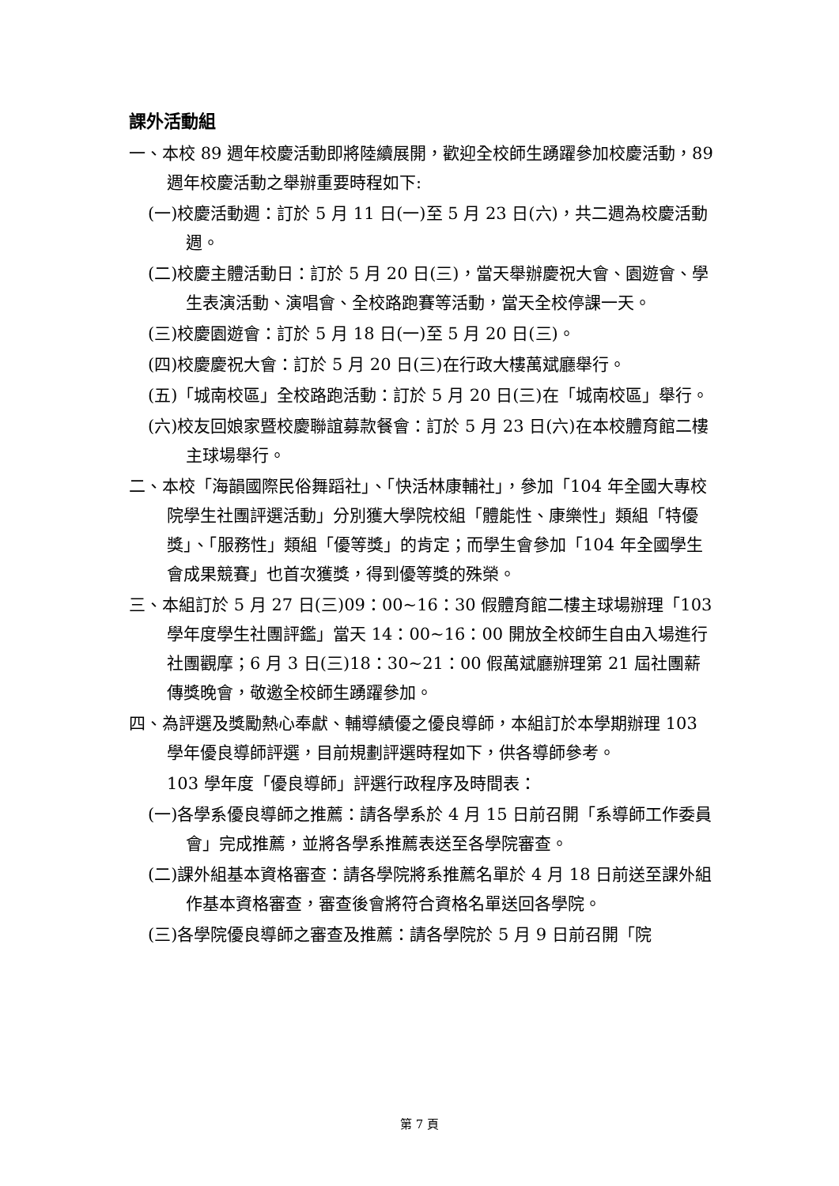課外活動組
一、本校 89 週年校慶活動即將陸續展開，歡迎全校師生踴躍參加校慶活動，89 週年校慶活動之舉辦重要時程如下:
(一)校慶活動週：訂於 5 月 11 日(一)至 5 月 23 日(六)，共二週為校慶活動週。
(二)校慶主體活動日：訂於 5 月 20 日(三)，當天舉辦慶祝大會、園遊會、學生表演活動、演唱會、全校路跑賽等活動，當天全校停課一天。
(三)校慶園遊會：訂於 5 月 18 日(一)至 5 月 20 日(三)。
(四)校慶慶祝大會：訂於 5 月 20 日(三)在行政大樓萬斌廳舉行。
(五)「城南校區」全校路跑活動：訂於 5 月 20 日(三)在「城南校區」舉行。
(六)校友回娘家暨校慶聯誼募款餐會：訂於 5 月 23 日(六)在本校體育館二樓主球場舉行。
二、本校「海韻國際民俗舞蹈社」、「快活林康輔社」，參加「104 年全國大專校院學生社團評選活動」分別獲大學院校組「體能性、康樂性」類組「特優獎」、「服務性」類組「優等獎」的肯定；而學生會參加「104 年全國學生會成果競賽」也首次獲獎，得到優等獎的殊榮。
三、本組訂於 5 月 27 日(三)09：00~16：30 假體育館二樓主球場辦理「103 學年度學生社團評鑑」當天 14：00~16：00 開放全校師生自由入場進行社團觀摩；6 月 3 日(三)18：30~21：00 假萬斌廳辦理第 21 屆社團薪傳獎晚會，敬邀全校師生踴躍參加。
四、為評選及獎勵熱心奉獻、輔導績優之優良導師，本組訂於本學期辦理 103 學年優良導師評選，目前規劃評選時程如下，供各導師參考。
103 學年度「優良導師」評選行政程序及時間表：
(一)各學系優良導師之推薦：請各學系於 4 月 15 日前召開「系導師工作委員會」完成推薦，並將各學系推薦表送至各學院審查。
(二)課外組基本資格審查：請各學院將系推薦名單於 4 月 18 日前送至課外組作基本資格審查，審查後會將符合資格名單送回各學院。
(三)各學院優良導師之審查及推薦：請各學院於 5 月 9 日前召開「院
第 7 頁